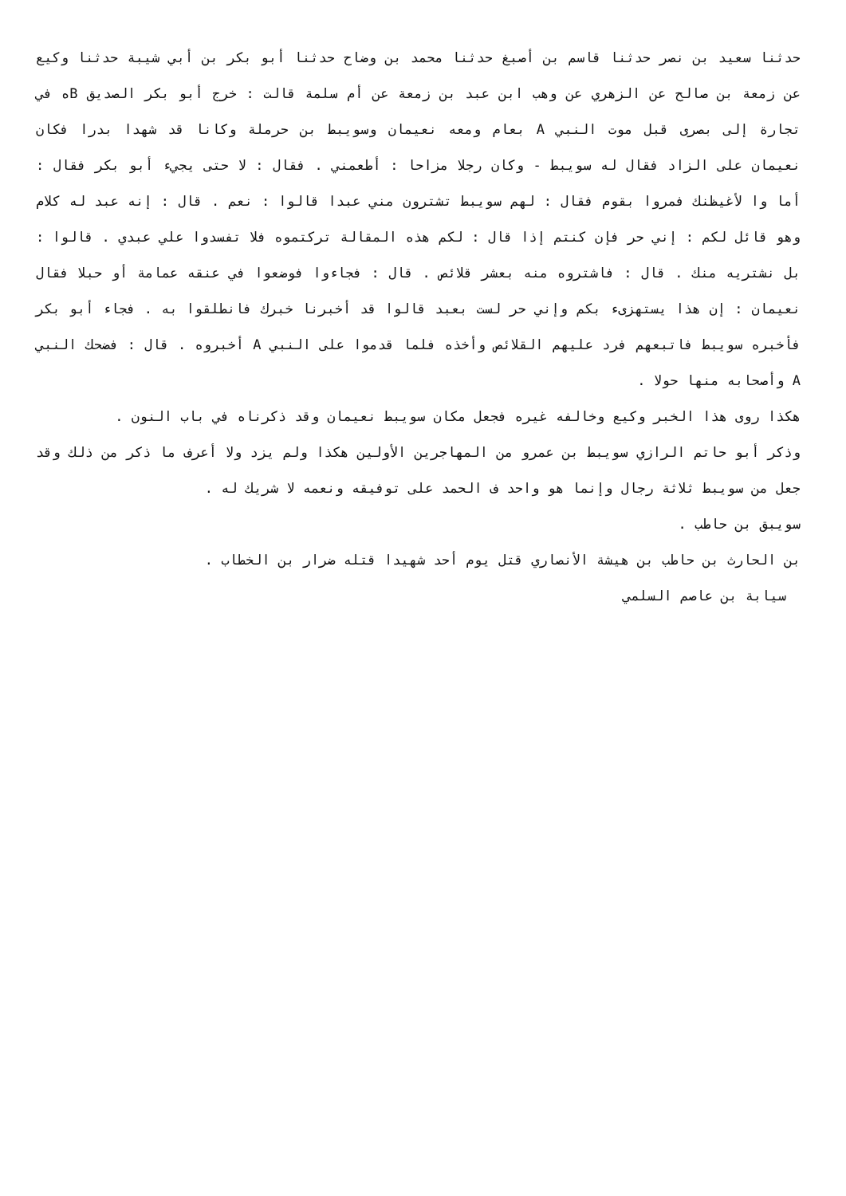حدثنا سعيد بن نصر حدثنا قاسم بن أصبغ حدثنا محمد بن وضاح حدثنا أبو بكر بن أبي شيبة حدثنا وكيع عن زمعة بن صالح عن الزهري عن وهب ابن عبد بن زمعة عن أم سلمة قالت : خرج أبو بكر الصديق Bه في تجارة إلى بصرى قبل موت النبي A بعام ومعه نعيمان وسويبط بن حرملة وكانا قد شهدا بدرا فكان نعيمان على الزاد فقال له سويبط - وكان رجلا مزاحا : أطعمني . فقال : لا حتى يجيء أبو بكر فقال : أما وا لأغيظنك فمروا بقوم فقال : لهم سويبط تشترون مني عبدا قالوا : نعم . قال : إنه عبد له كلام وهو قائل لكم : إني حر فإن كنتم إذا قال : لكم هذه المقالة تركتموه فلا تفسدوا علي عبدي . قالوا : بل نشتريه منك . قال : فاشتروه منه بعشر قلائص . قال : فجاءوا فوضعوا في عنقه عمامة أو حبلا فقال نعيمان : إن هذا يستهزىء بكم وإني حر لست بعبد قالوا قد أخبرنا خبرك فانطلقوا به . فجاء أبو بكر فأخبره سويبط فاتبعهم فرد عليهم القلائص وأخذه فلما قدموا على النبي A أخبروه . قال : فضحك النبي A وأصحابه منها حولا .
هكذا روى هذا الخبر وكيع وخالفه غيره فجعل مكان سويبط نعيمان وقد ذكرناه في باب النون .
وذكر أبو حاتم الرازي سويبط بن عمرو من المهاجرين الأولين هكذا ولم يزد ولا أعرف ما ذكر من ذلك وقد جعل من سويبط ثلاثة رجال وإنما هو واحد ف الحمد على توفيقه ونعمه لا شريك له .
سويبق بن حاطب .
بن الحارث بن حاطب بن هيشة الأنصاري قتل يوم أحد شهيدا قتله ضرار بن الخطاب .
سيابة بن عاصم السلمي